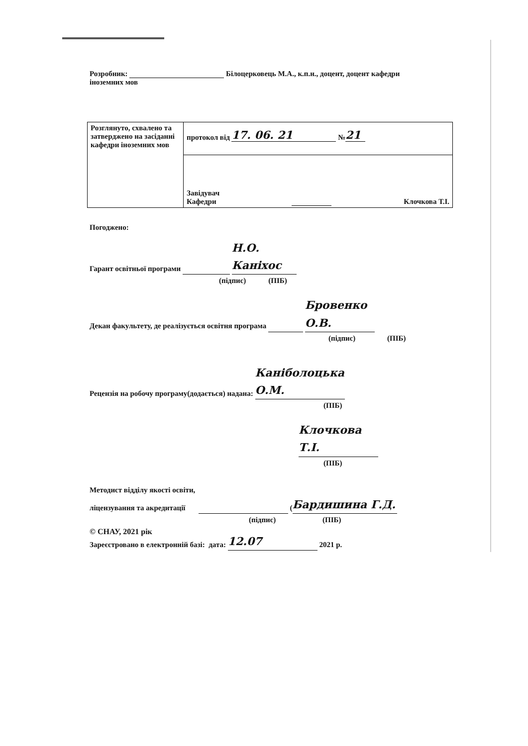Розробник: Білоцерковець М.А., к.п.н., доцент, доцент кафедри
іноземних мов
| Розглянуто, схвалено та затверджено на засіданні кафедри іноземних мов | протокол від 17. 06. 21 № 21 |
| | Завідувач Кафедри Клочкова Т.І. |
Погоджено:
Гарант освітньої програми Н.О. Каніхос
(підпис) (ПІБ)
Декан факультету, де реалізується освітня програма Бровенко О.В.
(підпис) (ПІБ)
Рецензія на робочу програму(додається) надана: Каніболоцька О.М.
(ПІБ)
Клочкова Т.І.
(ПІБ)
Методист відділу якості освіти,
ліцензування та акредитації (Бардишина Г.Д.
(підпис) (ПІБ)
Зареєстровано в електронній базі: дата: 12.07 2021 р.
© СНАУ, 2021 рік